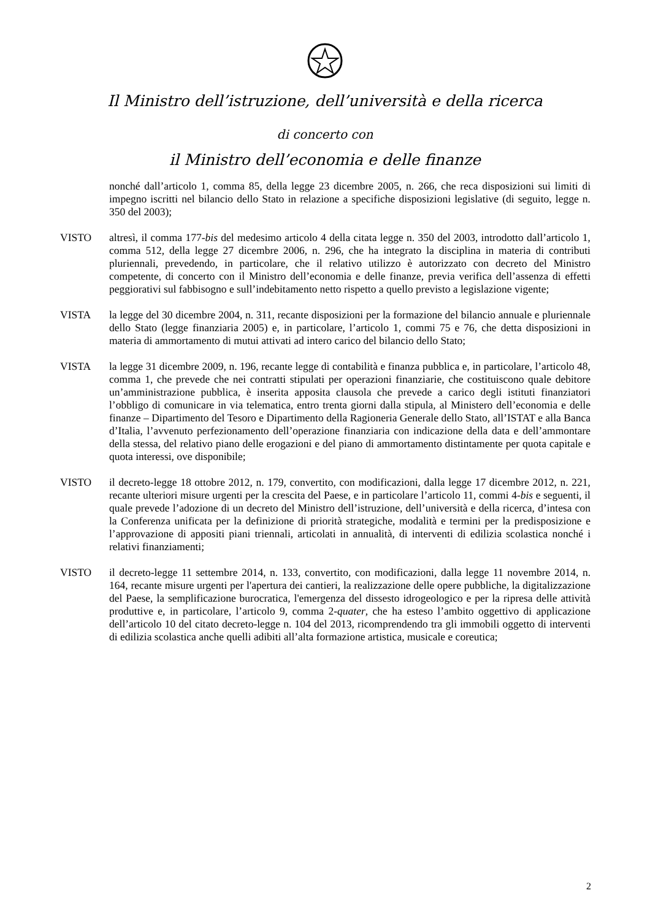Il Ministro dell’istruzione, dell’università e della ricerca
di concerto con
il Ministro dell’economia e delle finanze
nonché dall’articolo 1, comma 85, della legge 23 dicembre 2005, n. 266, che reca disposizioni sui limiti di impegno iscritti nel bilancio dello Stato in relazione a specifiche disposizioni legislative (di seguito, legge n. 350 del 2003);
VISTO altresì, il comma 177-bis del medesimo articolo 4 della citata legge n. 350 del 2003, introdotto dall’articolo 1, comma 512, della legge 27 dicembre 2006, n. 296, che ha integrato la disciplina in materia di contributi pluriennali, prevedendo, in particolare, che il relativo utilizzo è autorizzato con decreto del Ministro competente, di concerto con il Ministro dell’economia e delle finanze, previa verifica dell’assenza di effetti peggiorativi sul fabbisogno e sull’indebitamento netto rispetto a quello previsto a legislazione vigente;
VISTA la legge del 30 dicembre 2004, n. 311, recante disposizioni per la formazione del bilancio annuale e pluriennale dello Stato (legge finanziaria 2005) e, in particolare, l’articolo 1, commi 75 e 76, che detta disposizioni in materia di ammortamento di mutui attivati ad intero carico del bilancio dello Stato;
VISTA la legge 31 dicembre 2009, n. 196, recante legge di contabilità e finanza pubblica e, in particolare, l’articolo 48, comma 1, che prevede che nei contratti stipulati per operazioni finanziarie, che costituiscono quale debitore un’amministrazione pubblica, è inserita apposita clausola che prevede a carico degli istituti finanziatori l’obbligo di comunicare in via telematica, entro trenta giorni dalla stipula, al Ministero dell’economia e delle finanze – Dipartimento del Tesoro e Dipartimento della Ragioneria Generale dello Stato, all’ISTAT e alla Banca d’Italia, l’avvenuto perfezionamento dell’operazione finanziaria con indicazione della data e dell’ammontare della stessa, del relativo piano delle erogazioni e del piano di ammortamento distintamente per quota capitale e quota interessi, ove disponibile;
VISTO il decreto-legge 18 ottobre 2012, n. 179, convertito, con modificazioni, dalla legge 17 dicembre 2012, n. 221, recante ulteriori misure urgenti per la crescita del Paese, e in particolare l’articolo 11, commi 4-bis e seguenti, il quale prevede l’adozione di un decreto del Ministro dell’istruzione, dell’università e della ricerca, d’intesa con la Conferenza unificata per la definizione di priorità strategiche, modalità e termini per la predisposizione e l’approvazione di appositi piani triennali, articolati in annualità, di interventi di edilizia scolastica nonché i relativi finanziamenti;
VISTO il decreto-legge 11 settembre 2014, n. 133, convertito, con modificazioni, dalla legge 11 novembre 2014, n. 164, recante misure urgenti per l'apertura dei cantieri, la realizzazione delle opere pubbliche, la digitalizzazione del Paese, la semplificazione burocratica, l'emergenza del dissesto idrogeologico e per la ripresa delle attività produttive e, in particolare, l’articolo 9, comma 2-quater, che ha esteso l’ambito oggettivo di applicazione dell’articolo 10 del citato decreto-legge n. 104 del 2013, ricomprendendo tra gli immobili oggetto di interventi di edilizia scolastica anche quelli adibiti all’alta formazione artistica, musicale e coreutica;
2